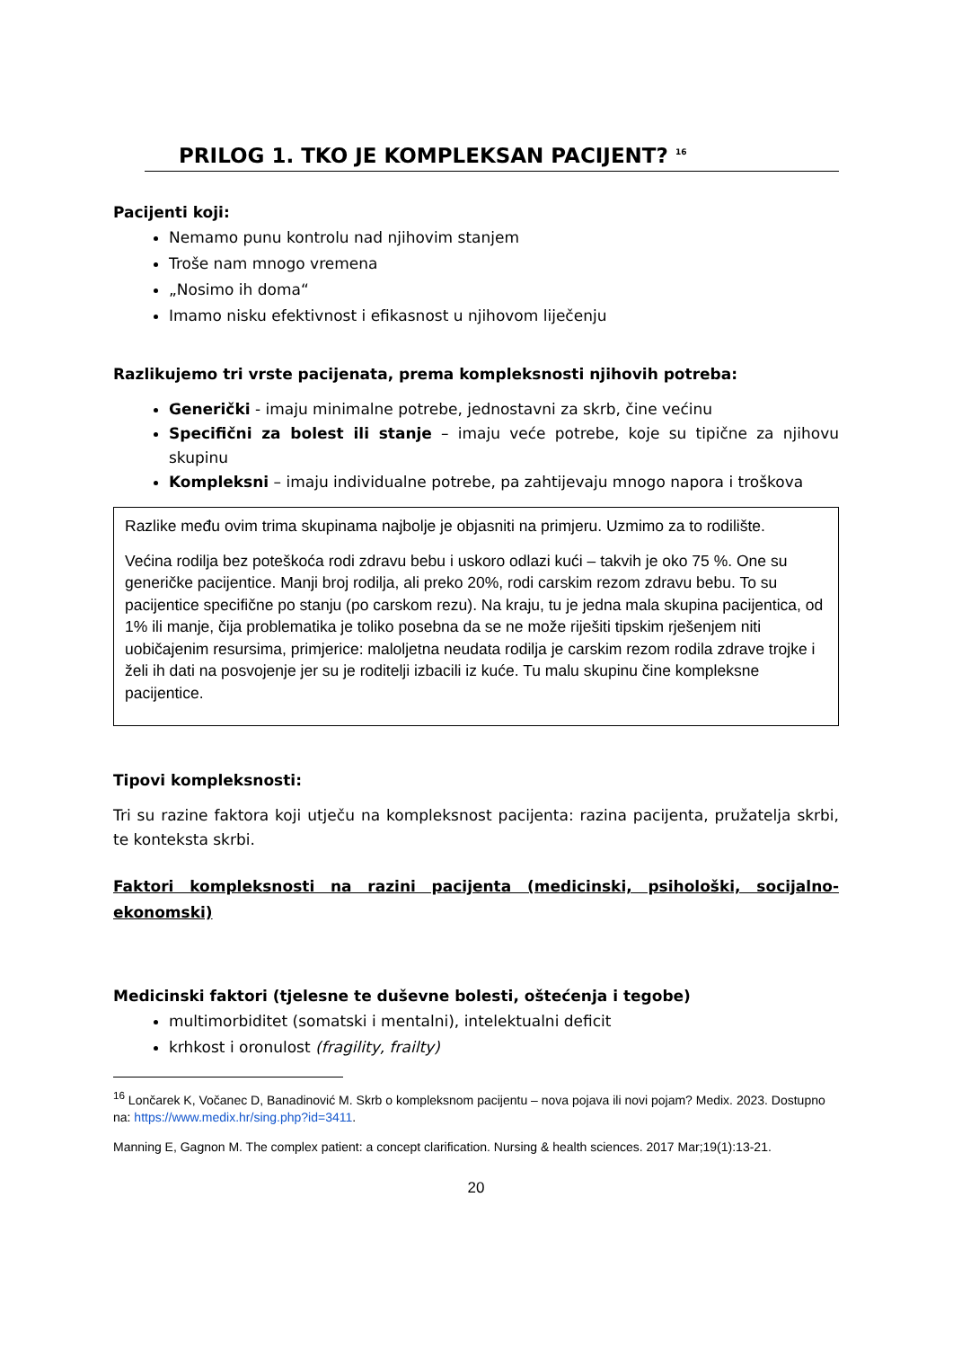PRILOG 1. TKO JE KOMPLEKSAN PACIJENT? <sup>16</sup>
Pacijenti koji:
Nemamo punu kontrolu nad njihovim stanjem
Troše nam mnogo vremena
„Nosimo ih doma“
Imamo nisku efektivnost i efikasnost u njihovom liječenju
Razlikujemo tri vrste pacijenata, prema kompleksnosti njihovih potreba:
Generički - imaju minimalne potrebe, jednostavni za skrb, čine većinu
Specifični za bolest ili stanje – imaju veće potrebe, koje su tipične za njihovu skupinu
Kompleksni – imaju individualne potrebe, pa zahtijevaju mnogo napora i troškova
Razlike među ovim trima skupinama najbolje je objasniti na primjeru. Uzmimo za to rodilište.
Većina rodilja bez poteškoća rodi zdravu bebu i uskoro odlazi kući – takvih je oko 75 %. One su generičke pacijentice. Manji broj rodilja, ali preko 20%, rodi carskim rezom zdravu bebu. To su pacijentice specifične po stanju (po carskom rezu). Na kraju, tu je jedna mala skupina pacijentica, od 1% ili manje, čija problematika je toliko posebna da se ne može riješiti tipskim rješenjem niti uobičajenim resursima, primjerice: maloljetna neudata rodilja je carskim rezom rodila zdrave trojke i želi ih dati na posvojenje jer su je roditelji izbacili iz kuće. Tu malu skupinu čine kompleksne pacijentice.
Tipovi kompleksnosti:
Tri su razine faktora koji utječu na kompleksnost pacijenta: razina pacijenta, pružatelja skrbi, te konteksta skrbi.
Faktori kompleksnosti na razini pacijenta (medicinski, psihološki, socijalno-ekonomski)
Medicinski faktori (tjelesne te duševne bolesti, oštećenja i tegobe)
multimorbiditet (somatski i mentalni), intelektualni deficit
krhkost i oronulost (fragility, frailty)
<sup>16</sup> Lončarek K, Vočanec D, Banadinović M. Skrb o kompleksnom pacijentu – nova pojava ili novi pojam? Medix. 2023. Dostupno na: https://www.medix.hr/sing.php?id=3411.
Manning E, Gagnon M. The complex patient: a concept clarification. Nursing & health sciences. 2017 Mar;19(1):13-21.
20